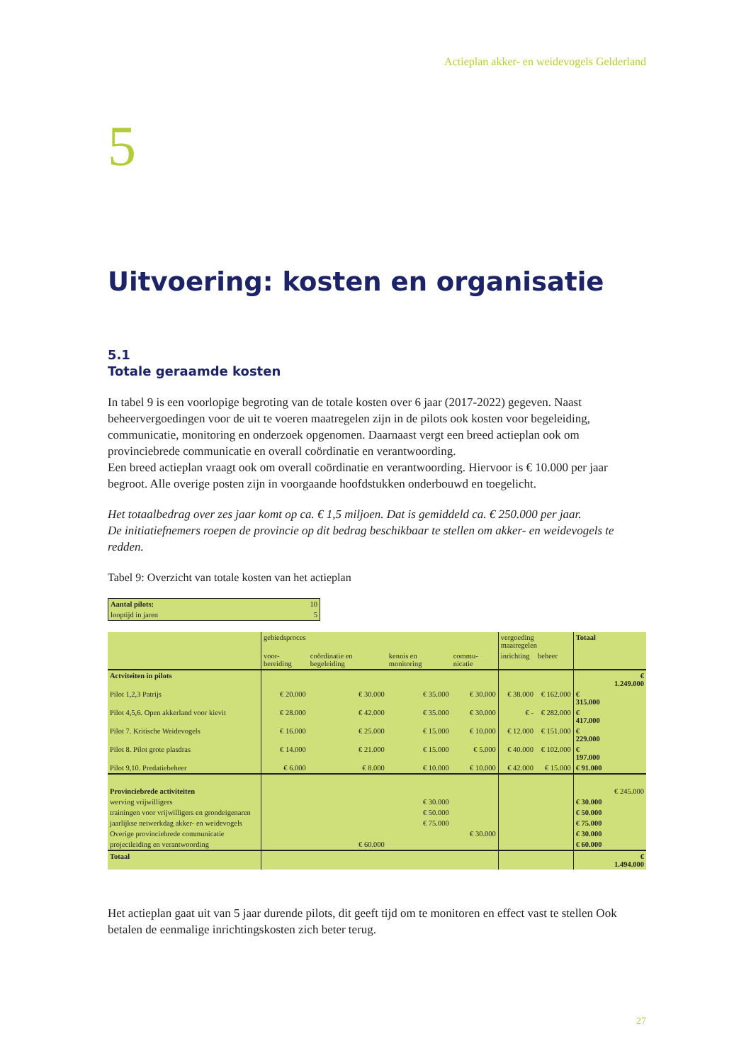Actieplan akker- en weidevogels Gelderland
5
Uitvoering: kosten en organisatie
5.1
Totale geraamde kosten
In tabel 9 is een voorlopige begroting van de totale kosten over 6 jaar (2017-2022) gegeven. Naast beheervergoedingen voor de uit te voeren maatregelen zijn in de pilots ook kosten voor begeleiding, communicatie, monitoring en onderzoek opgenomen. Daarnaast vergt een breed actieplan ook om provinciebrede communicatie en overall coördinatie en verantwoording.
Een breed actieplan vraagt ook om overall coördinatie en verantwoording. Hiervoor is € 10.000 per jaar begroot. Alle overige posten zijn in voorgaande hoofdstukken onderbouwd en toegelicht.
Het totaalbedrag over zes jaar komt op ca. € 1,5 miljoen. Dat is gemiddeld ca. € 250.000 per jaar.
De initiatiefnemers roepen de provincie op dit bedrag beschikbaar te stellen om akker- en weidevogels te redden.
Tabel 9: Overzicht van totale kosten van het actieplan
| Aantal pilots: | 10 |
| looptijd in jaren | 5 |
| | gebiedsproces | | | | vergoeding maatregelen | | Totaal | |
| | voor-bereiding | coördinatie en begeleiding | kennis en monitoring | commu-nicatie | inrichting | beheer | | |
| Actviteiten in pilots | | | | | | | | € 1.249.000 |
| Pilot 1,2,3 Patrijs | € 20.000 | € 30.000 | € 35.000 | € 30.000 | € 38.000 | € 162.000 | € 315.000 | |
| Pilot 4,5,6. Open akkerland voor kievit | € 28.000 | € 42.000 | € 35.000 | € 30.000 | € - | € 282.000 | € 417.000 | |
| Pilot 7. Kritische Weidevogels | € 16.000 | € 25.000 | € 15.000 | € 10.000 | € 12.000 | € 151.000 | € 229.000 | |
| Pilot 8. Pilot grote plasdras | € 14.000 | € 21.000 | € 15.000 | € 5.000 | € 40.000 | € 102.000 | € 197.000 | |
| Pilot 9,10. Predatiebeheer | € 6.000 | € 8.000 | € 10.000 | € 10.000 | € 42.000 | € 15.000 | € 91.000 | |
| Provinciebrede activiteiten | | | | | | | | € 245.000 |
| werving vrijwilligers | | | € 30.000 | | | | € 30.000 | |
| trainingen voor vrijwilligers en grondeigenaren | | | € 50.000 | | | | € 50.000 | |
| jaarlijkse netwerkdag akker- en weidevogels | | | € 75.000 | | | | € 75.000 | |
| Overige provinciebrede communicatie | | | | € 30.000 | | | € 30.000 | |
| projectleiding en verantwoording | | € 60.000 | | | | | € 60.000 | |
| Totaal | | | | | | | | € 1.494.000 |
Het actieplan gaat uit van 5 jaar durende pilots, dit geeft tijd om te monitoren en effect vast te stellen Ook betalen de eenmalige inrichtingskosten zich beter terug.
27